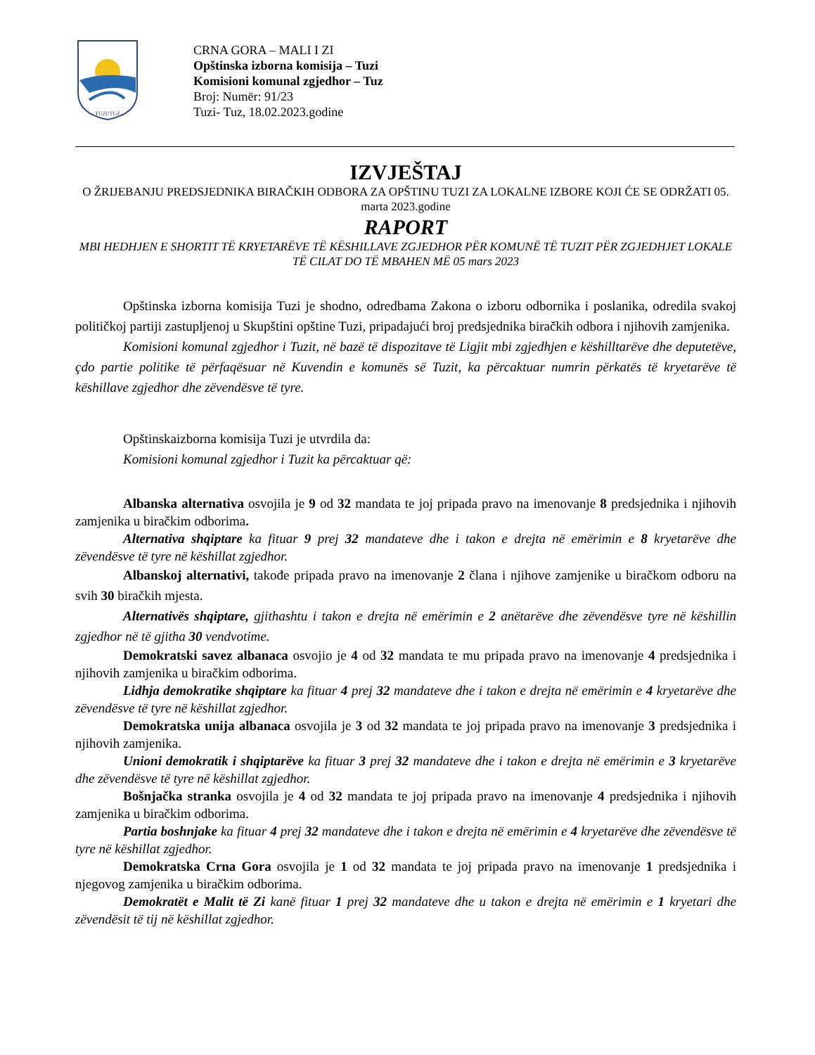TUZI/TUZ
CRNA GORA – MALI I ZI
Opštinska izborna komisija – Tuzi
Komisioni komunal zgjedhor – Tuz
Broj: Numër: 91/23
Tuzi- Tuz, 18.02.2023.godine
IZVJEŠTAJ
O ŽRIJEBANJU PREDSJEDNIKA BIRAČKIH ODBORA ZA OPŠTINU TUZI ZA LOKALNE IZBORE KOJI ĆE SE ODRŽATI 05. marta 2023.godine
RAPORT
MBI HEDHJEN E SHORTIT TË KRYETARËVE TË KËSHILLAVE ZGJEDHOR PËR KOMUNË TË TUZIT PËR ZGJEDHJET LOKALE TË CILAT DO TË MBAHEN MË 05 mars 2023
Opštinska izborna komisija Tuzi je shodno, odredbama Zakona o izboru odbornika i poslanika, odredila svakoj političkoj partiji zastupljenoj u Skupštini opštine Tuzi, pripadajući broj predsjednika biračkih odbora i njihovih zamjenika.
Komisioni komunal zgjedhor i Tuzit, në bazë të dispozitave të Ligjit mbi zgjedhjen e këshilltarëve dhe deputetëve, çdo partie politike të përfaqësuar në Kuvendin e komunës së Tuzit, ka përcaktuar numrin përkatës të kryetarëve të këshillave zgjedhor dhe zëvendësve të tyre.
Opštinskaizborna komisija Tuzi je utvrdila da:
Komisioni komunal zgjedhor i Tuzit ka përcaktuar që:
Albanska alternativa osvojila je 9 od 32 mandata te joj pripada pravo na imenovanje 8 predsjednika i njihovih zamjenika u biračkim odborima.
Alternativa shqiptare ka fituar 9 prej 32 mandateve dhe i takon e drejta në emërimin e 8 kryetarëve dhe zëvendësve të tyre në këshillat zgjedhor.
Albanskoj alternativi, takođe pripada pravo na imenovanje 2 člana i njihove zamjenike u biračkom odboru na svih 30 biračkih mjesta.
Alternativës shqiptare, gjithashtu i takon e drejta në emërimin e 2 anëtarëve dhe zëvendësve tyre në këshillin zgjedhor në të gjitha 30 vendvotime.
Demokratski savez albanaca osvojio je 4 od 32 mandata te mu pripada pravo na imenovanje 4 predsjednika i njihovih zamjenika u biračkim odborima.
Lidhja demokratike shqiptare ka fituar 4 prej 32 mandateve dhe i takon e drejta në emërimin e 4 kryetarëve dhe zëvendësve të tyre në këshillat zgjedhor.
Demokratska unija albanaca osvojila je 3 od 32 mandata te joj pripada pravo na imenovanje 3 predsjednika i njihovih zamjenika.
Unioni demokratik i shqiptarëve ka fituar 3 prej 32 mandateve dhe i takon e drejta në emërimin e 3 kryetarëve dhe zëvendësve të tyre në këshillat zgjedhor.
Bošnjačka stranka osvojila je 4 od 32 mandata te joj pripada pravo na imenovanje 4 predsjednika i njihovih zamjenika u biračkim odborima.
Partia boshnjake ka fituar 4 prej 32 mandateve dhe i takon e drejta në emërimin e 4 kryetarëve dhe zëvendësve të tyre në këshillat zgjedhor.
Demokratska Crna Gora osvojila je 1 od 32 mandata te joj pripada pravo na imenovanje 1 predsjednika i njegovog zamjenika u biračkim odborima.
Demokratët e Malit të Zi kanë fituar 1 prej 32 mandateve dhe u takon e drejta në emërimin e 1 kryetari dhe zëvendësit të tij në këshillat zgjedhor.